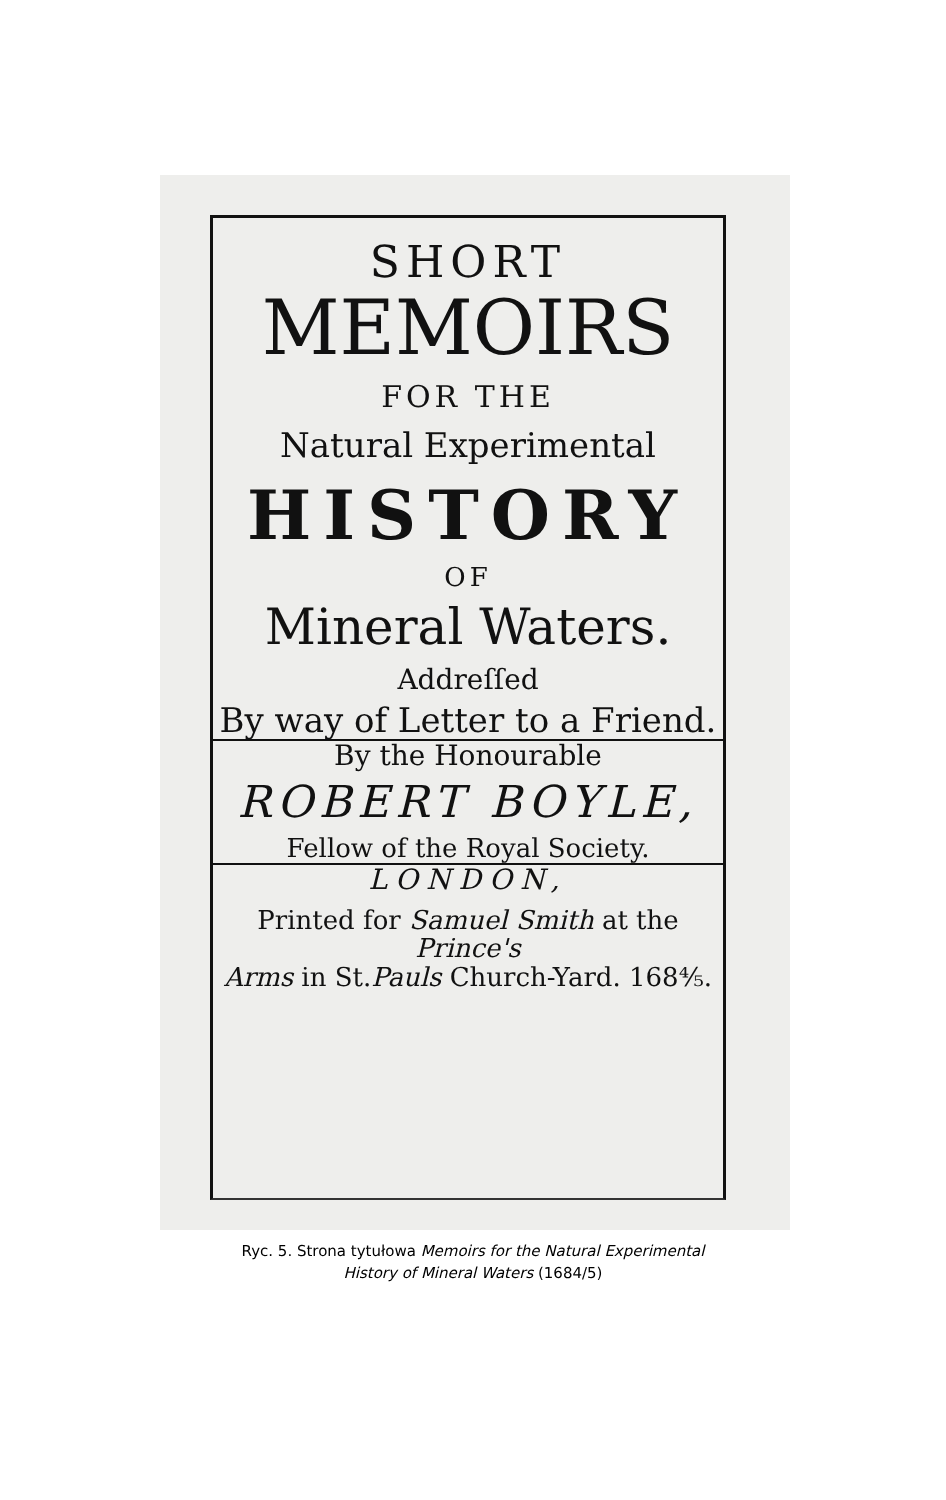SHORT
MEMOIRS
FOR THE
Natural Experimental
HISTORY
OF
Mineral Waters.
Addreſſed
By way of Letter to a Friend.
By the Honourable
ROBERT BOYLE,
Fellow of the Royal Society.
LONDON,
Printed for Samuel Smith at the Prince's
Arms in St.Pauls Church-Yard. 168⁴⁄₅.
Ryc. 5. Strona tytułowa Memoirs for the Natural Experimental
History of Mineral Waters (1684/5)